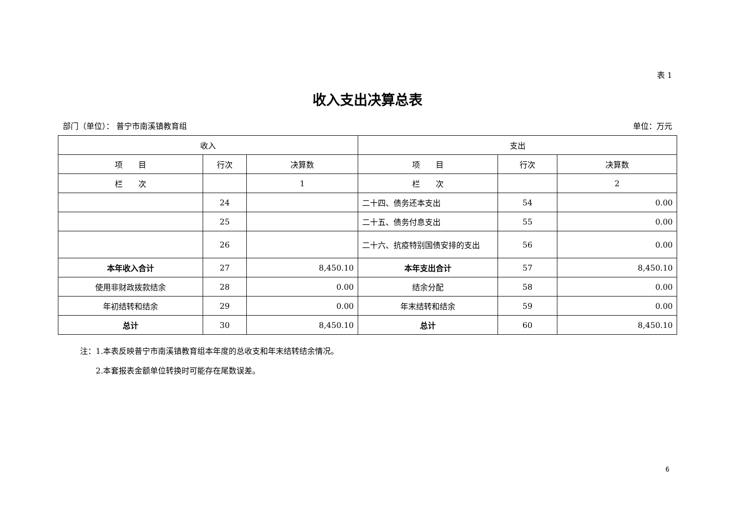表 1
收入支出决算总表
部门（单位）： 普宁市南溪镇教育组 单位：万元
| 收入 | | | 支出 | | |
| --- | --- | --- | --- | --- | --- |
| 项 目 | 行次 | 决算数 | 项 目 | 行次 | 决算数 |
| 栏 次 | | 1 | 栏 次 | | 2 |
| | 24 | | 二十四、债务还本支出 | 54 | 0.00 |
| | 25 | | 二十五、债务付息支出 | 55 | 0.00 |
| | 26 | | 二十六、抗疫特别国债安排的支出 | 56 | 0.00 |
| 本年收入合计 | 27 | 8,450.10 | 本年支出合计 | 57 | 8,450.10 |
| 使用非财政拨款结余 | 28 | 0.00 | 结余分配 | 58 | 0.00 |
| 年初结转和结余 | 29 | 0.00 | 年末结转和结余 | 59 | 0.00 |
| 总计 | 30 | 8,450.10 | 总计 | 60 | 8,450.10 |
注：1.本表反映普宁市南溪镇教育组本年度的总收支和年末结转结余情况。
　　2.本套报表金额单位转换时可能存在尾数误差。
6